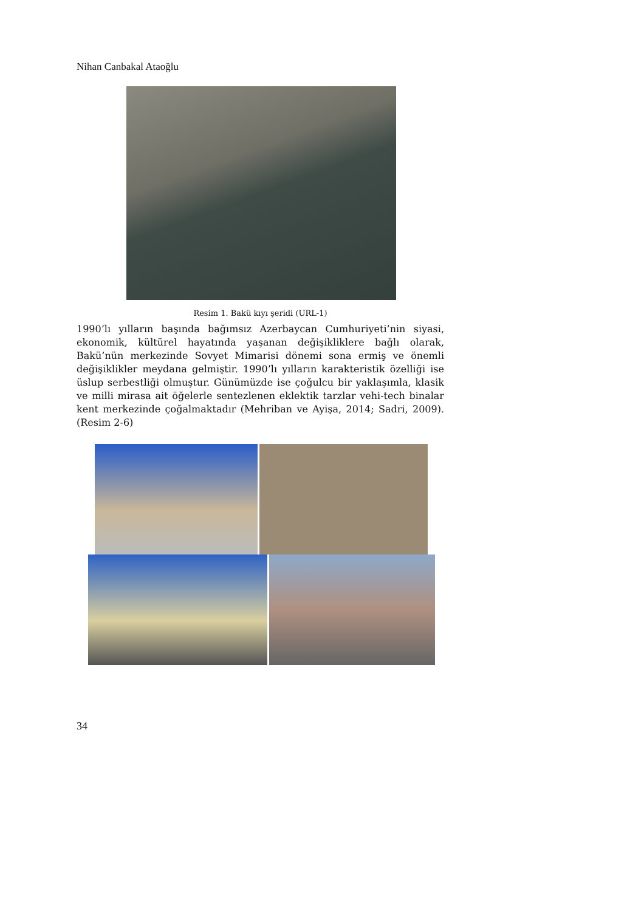Nihan Canbakal Ataoğlu
Resim 1. Bakü kıyı şeridi (URL-1)
1990’lı yılların başında bağımsız Azerbaycan Cumhuriyeti’nin siyasi, ekonomik, kültürel hayatında yaşanan değişikliklere bağlı olarak, Bakü’nün merkezinde Sovyet Mimarisi dönemi sona ermiş ve önemli değişiklikler meydana gelmiştir. 1990’lı yılların karakteristik özelliği ise üslup serbestliği olmuştur. Günümüzde ise çoğulcu bir yaklaşımla, klasik ve milli mirasa ait öğelerle sentezlenen eklektik tarzlar vehi-tech binalar kent merkezinde çoğalmaktadır (Mehriban ve Ayişa, 2014; Sadri, 2009).(Resim 2-6)
34